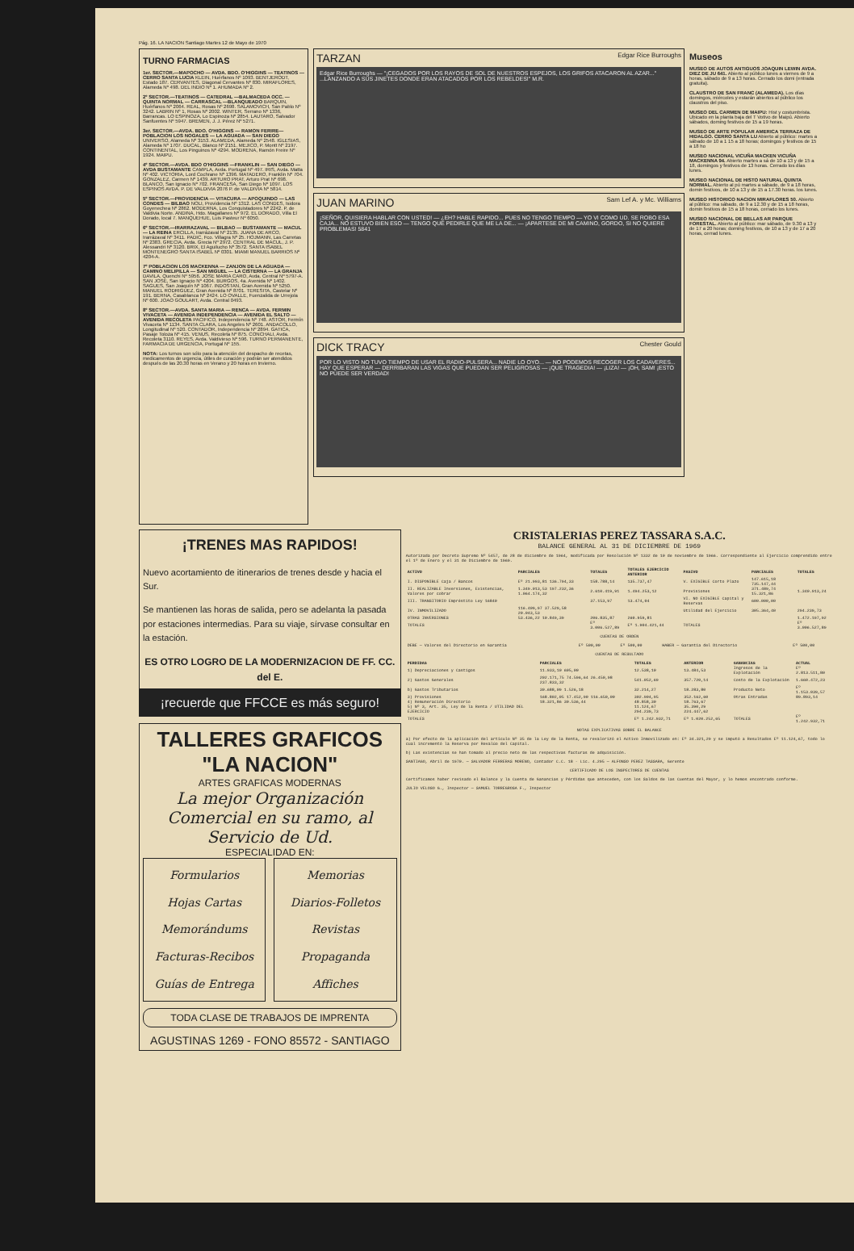Pág. 16. LA NACION Santiago Martes 12 de Mayo de 1970
TURNO FARMACIAS
1er. SECTOR.—MAPOCHO — AVDA. BDO. O'HIGGINS — TEATINOS — CERRO SANTA LUCIA KLEIN, Huérfanos Nº 1093. BENTJERODT, Estado 187. CERVANTES, Diagonal Cervantes Nº 830. MIRAFLORES, Alameda Nº 498. DEL INDIO Nº 1. AHUMADA Nº 2.
2º SECTOR.—TEATINOS — CATEDRAL —BALMACEDA OCC. — QUINTA NORMAL — CARRASCAL —BLANQUEADO BARQUIN, Huérfanos Nº 2064. REAL, Rosas Nº 2698. SALAMOVICH, San Pablo Nº 3242. LABRIN Nº 1, Rosas Nº 2002. WINTER, Serrano Nº 1336, Barrancas. LO ESPINOZA, Lo Espinoza Nº 2854. LAUTARO, Salvador Sanfuentes Nº 5947. BREMEN, J. J. Pérez Nº 5271.
3er. SECTOR.—AVDA. BDO. O'HIGGINS — RAMON FERIRE— POBLACION LOS NOGALES — LA AGUADA — SAN DIEGO UNIVERSO, Alameda Nº 3153. ALAMEDA, Alameda Nº 2548. IGLESIAS, Alameda Nº 1707. DUCAL, Blanco Nº 2151. MEJICO, P. Montt Nº 2197. CONTINENTAL, Los Pinguinos Nº 4294. MODRENA, Ramón Freire Nº 1924. MAIPU.
4º SECTOR.—AVDA. BDO O'HIGGINS —FRANKLIN — SAN DIEGO — AVDA BUSTAMANTE CAMPLA, Avda. Portugal Nº 497. IRIS, Avda. Matta Nº 402. VICTORIA, Lord Cochrane Nº 1396. MATADERO, Franklin Nº 704. GONZALEZ, Carmen Nº 1439. ARTURO PRAT, Arturo Prat Nº 698. BLANCO, San Ignacio Nº 702. FRANCESA, San Diego Nº 1097. LOS ESPINOS AVDA. P. DE VALDIVIA 2076 P. de VALDIVIA Nº 5814.
5º SECTOR.—PROVIDENCIA — VITACURA — APOQUINDO — LAS CONDES — BILBAO NOLI, Providencia Nº 1312. LAS CONDES, Isidora Goyenechea Nº 2862. MODERNA, Los Conquistadores Nº 2242. P. de Valdivia Norte. ANDINA, Hdo. Magallanes Nº 972. EL DORADO, Villa El Dorado, local 7. MANQUEHUE, Luis Pasteur Nº 6050.
6º SECTOR.—IRARRAZAVAL — BILBAO — BUSTAMANTE — MACUL — LA REINA ERCILLA, Irarrázaval Nº 2135. JUANA DE ARCO, Irarrázaval Nº 3411. PADIC, Fco. Villagra Nº 25. HOJMANN, Las Carretas Nº 2383. GRECIA, Avda. Grecia Nº 2972. CENTRAL DE MACUL, J. P. Alessandri Nº 3120. BRIX, El Aguilucho Nº 3572. SANTA ISABEL MONTENEGRO SANTA ISABEL Nº 0301. MIAMI MANUEL BARRIOS Nº 4204-A.
7º POBLACION LOS MACKENNA — ZANJON DE LA AGUADA — CAMINO MELIPILLA — SAN MIGUEL — LA CISTERNA — LA GRANJA DAVILA, Quenchi Nº 5956. JOSE MARIA CARO, Avda. Central Nº 5797-A. SAN JOSE, San Ignacio Nº 4204. BURGOS, 4a. Avenida Nº 1402. SAGUES, San Joaquín Nº 1067. INDOSTAN, Gran Avenida Nº 5250. MANUEL RODRIGUEZ, Gran Avenida Nº 8701. TERESITA, Castelar Nº 191. BERNA, Casablanca Nº 2424. LO OVALLE, Fuenzalida de Urrejola Nº 600. JOAO GOULART, Avda. Central 0493.
8º SECTOR.—AVDA. SANTA MARIA — RENCA — AVDA. FERMIN VIVACETA — AVENIDA INDEPENDENCIA — AVENIDA EL SALTO — AVENIDA RECOLETA PACIFICO, Independencia Nº 748. ASTOR, Fermín Vivaceta Nº 1134. SANTA CLARA, Los Angeles Nº 2601. ANDACOLLO, Longitudinal Nº 520. CONTADOR, Independencia Nº 2894. GATICA, Pasaje Toloza Nº 415. VENUS, Recoleta Nº 875. CONCHALI, Avda. Recoleta 3110. REYES, Avda. Valdivieso Nº 596. TURNO PERMANENTE, FARMACIA DE URGENCIA, Portugal Nº 155.
NOTA: Los turnos son sólo para la atención del despacho de recetas, medicamentos de urgencia, útiles de curación y podrán ser atendidos después de las 20.30 horas en Verano y 20 horas en Invierno.
TARZAN Edgar Rice Burroughs
Edgar Rice Burroughs — "¡CEGADOS POR LOS RAYOS DE SOL DE NUESTROS ESPEJOS, LOS GRIFOS ATACARON AL AZAR..." ...LANZANDO A SUS JINETES DONDE ERAN ATACADOS POR LOS REBELDES!" M.R.
JUAN MARINO Sam Lef A. y Mc. Williams
¡SEÑOR, QUISIERA HABLAR CON USTED! — ¿EH? HABLE RAPIDO... PUES NO TENGO TIEMPO — YO VI COMO UD. SE ROBO ESA CAJA... NO ESTUVO BIEN ESO — TENGO QUE PEDIRLE QUE ME LA DE... — ¡APARTESE DE MI CAMINO, GORDO, SI NO QUIERE PROBLEMAS! 5841
DICK TRACY Chester Gould
POR LO VISTO NO TUVO TIEMPO DE USAR EL RADIO-PULSERA... NADIE LO OYO... — NO PODEMOS RECOGER LOS CADAVERES... HAY QUE ESPERAR — DERRIBARAN LAS VIGAS QUE PUEDAN SER PELIGROSAS — ¡QUE TRAGEDIA! — ¡LIZA! — ¡OH, SAM! ¡ESTO NO PUEDE SER VERDAD!
Museos
MUSEO DE AUTOS ANTIGUOS JOAQUIN LEWIN AVDA. DIEZ DE JU 641. Abierto al público lunes a viernes de 9 a horas, sábado de 9 a 13 horas. Cerrado los domi (entrada gratuita).
CLAUSTRO DE SAN FRANC (ALAMEDA). Los días domingos, miércoles y estarán abiertos al público los claustros del piso.
MUSEO DEL CARMEN DE MAIPU: Hist y costumbrista. Ubicado en la planta baja del T Votivo de Maipú. Abierto sábados, doming festivos de 15 a 19 horas.
MUSEO DE ARTE POPULAR AMERICA TERRAZA DE HIDALGO. CERRO SANTA LU Abierto al público: martes a sábado de 10 a 1 15 a 18 horas; domingos y festivos de 15 a 18 ho
MUSEO NACIONAL VICUÑA MACKEN VICUÑA MACKENNA 94. Abierto martes a sá de 10 a 13 y de 15 a 18, domingos y festivos de 13 horas. Cerrado los días lunes.
MUSEO NACIONAL DE HISTO NATURAL QUINTA NORMAL. Abierto al pú martes a sábado, de 9 a 18 horas, domin festivos, de 10 a 13 y de 15 a 17.30 horas. los lunes.
MUSEO HISTORICO NACION MIRAFLORES 50. Abierto al público: ma sábado, de 9 a 12.30 y de 15 a 18 horas, domin festivos de 15 a 18 horas, cerrado los lunes.
MUSEO NACIONAL DE BELLAS AR PARQUE FORESTAL. Abierto al público: mar sábado, de 9.30 a 13 y de 17 a 20 horas; doming festivos, de 10 a 13 y de 17 a 20 horas, cerrad lunes.
¡TRENES MAS RAPIDOS!
Nuevo acortamiento de itinerarios de trenes desde y hacia el Sur.
Se mantienen las horas de salida, pero se adelanta la pasada por estaciones intermedias. Para su viaje, sírvase consultar en la estación.
ES OTRO LOGRO DE LA MODERNIZACION DE FF. CC. del E.
¡recuerde que FFCCE es más seguro!
TALLERES GRAFICOS "LA NACION"
ARTES GRAFICAS MODERNAS
La mejor Organización Comercial en su ramo, al Servicio de Ud.
ESPECIALIDAD EN:
Formularios
Hojas Cartas
Memorándums
Facturas-Recibos
Guías de Entrega
Memorias
Diarios-Folletos
Revistas
Propaganda
Affiches
TODA CLASE DE TRABAJOS DE IMPRENTA
AGUSTINAS 1269 - FONO 85572 - SANTIAGO
CRISTALERIAS PEREZ TASSARA S.A.C.
BALANCE GENERAL AL 31 DE DICIEMBRE DE 1969
Autorizada por Decreto Supremo Nº 5457, de 28 de diciembre de 1964, modificada por Resolución Nº 1332 de 10 de noviembre de 1966. Correspondiente al Ejercicio comprendido entre el 1º de Enero y el 31 de Diciembre de 1969.
| ACTIVO | PARCIALES | TOTALES | TOTALES EJERCICIO ANTERIOR | PASIVO | PARCIALES | TOTALES |
| --- | --- | --- | --- | --- | --- | --- |
| I. DISPONIBLE Caja / Bancos | Eº 21.993,81 136.794,33 | 158.788,14 | 135.737,47 | V. EXIGIBLE Corto Plazo | 147.615,18 735.147,44 | |
| II. REALIZABLE Inversiones, Existencias, Valores por cobrar | 1.349.013,53 197.232,36 1.064.174,32 | 2.610.419,91 | 1.494.253,12 | Provisiones | 371.489,74 15.321,86 | 1.340.913,24 |
| III. TRANSITORIO Empréstito Ley 16840 | | 37.153,97 | 13.474,04 | VI. NO EXIGIBLE Capital y Reservas | 600.000,00 | |
| IV. INMOVILIZADO | 116.409,97 37.529,58 20.043,53 | | | Utilidad del Ejercicio | 305.364,40 | 294.239,73 |
| OTRAS INVERSIONES | 53.436,22 10.849,39 | 206.835,87 | 260.959,81 | | | 1.472.197,92 |
| TOTALES | | Eº 3.006.527,89 | Eº 1.904.421,44 | TOTALES | | Eº 3.006.527,89 |
CUENTAS DE ORDEN
| DEBE — Valores del Directorio en Garantía | Eº 500,00 | Eº 500,00 | HABER — Garantía del Directorio | Eº 500,00 |
CUENTAS DE RESULTADO
| PERDIDAS | PARCIALES | TOTALES | ANTERIOR | GANANCIAS | ACTUAL |
| --- | --- | --- | --- | --- | --- |
| 1) Depreciaciones y Castigos | 11.933,10 605,00 | 12.538,10 | 13.484,53 | Ingresos de la Explotación | Eº 2.813.511,80 |
| 2) Gastos Generales | 202.171,75 74.596,64 26.450,98 237.833,32 | 541.052,69 | 357.720,14 | Costo de la Explotación | 1.660.472,23 |
| b) Gastos Tributarios | 30.688,09 1.526,18 | 32.214,27 | 18.283,80 | Producto Neto | Eº 1.153.039,57 |
| 3) Provisiones | 168.802,05 17.452,90 116.650,00 | 302.904,95 | 352.162,60 | Otras Entradas | 89.893,14 |
| 4) Remuneración Directorio | 18.321,86 30.536,44 | 48.858,30 | 18.763,67 | | |
| 5) Nº 3, Art. 35, Ley de la Renta / UTILIDAD DEL EJERCICIO | | 11.124,67 294.239,73 | 35.390,29 224.447,62 | | |
| TOTALES | | Eº 1.242.932,71 | Eº 1.020.252,65 | TOTALES | Eº 1.242.932,71 |
NOTAS EXPLICATIVAS SOBRE EL BALANCE
a) Por efecto de la aplicación del artículo Nº 35 de la Ley de la Renta, se revalorizó el Activo Inmovilizado en: Eº 34.321,29 y se imputó a Resultados Eº 11.124,67, todo lo cual incrementó la Reserva por Revalúo del Capital.
b) Las existencias se han tomado al precio neto de las respectivas facturas de adquisición.
SANTIAGO, Abril de 1970. — SALVADOR FERRERAS MORENO, Contador C.C. 18 - Lic. 4.295 — ALFONSO PEREZ TASSARA, Gerente
CERTIFICADO DE LOS INSPECTORES DE CUENTAS
Certificamos haber revisado el Balance y la Cuenta de Ganancias y Pérdidas que anteceden, con los Saldos de las Cuentas del Mayor, y lo hemos encontrado conforme.
JULIO VELOSO G., Inspector — SAMUEL TORREGROSA F., Inspector